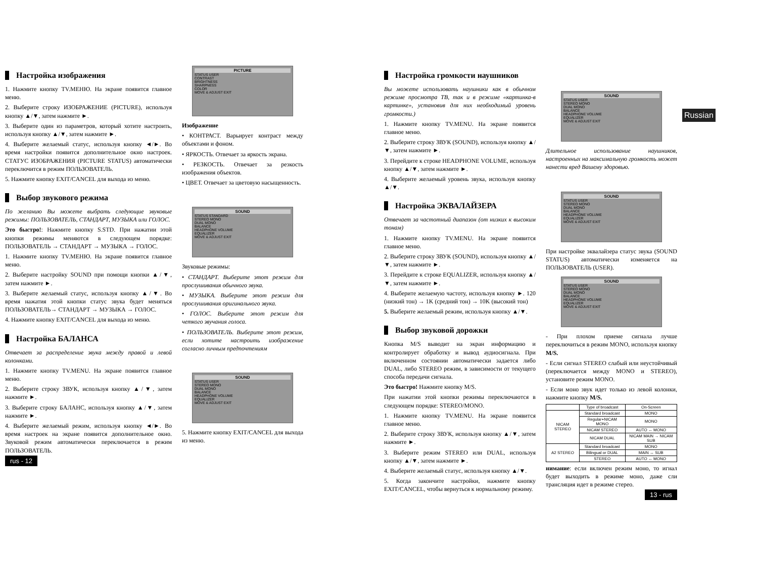Настройка изображения
1. Нажмите кнопку TV.МЕНЮ. На экране появится главное меню.
2. Выберите строку ИЗОБРАЖЕНИЕ (PICTURE), используя кнопку ▲/▼, затем нажмите ►.
3. Выберите один из параметров, который хотите настроить, используя кнопку ▲/▼, затем нажмите ►.
4. Выберите желаемый статус, используя кнопку ◄/►. Во время настройки появится дополнительное окно настроек. СТАТУС ИЗОБРАЖЕНИЯ (PICTURE STATUS) автоматически переключится в режим ПОЛЬЗОВАТЕЛЬ.
5. Нажмите кнопку EXIT/CANCEL для выхода из меню.
Выбор звукового режима
По желанию Вы можете выбрать следующие звуковые режимы: ПОЛЬЗОВАТЕЛЬ, СТАНДАРТ, МУЗЫКА или ГОЛОС.
Это быстро!: Нажмите кнопку S.STD. При нажатии этой кнопки режимы меняются в следующем порядке: ПОЛЬЗОВАТЕЛЬ → СТАНДАРТ → МУЗЫКА → ГОЛОС.
1. Нажмите кнопку TV.МЕНЮ. На экране появится главное меню.
2. Выберите настройку SOUND при помощи кнопки ▲/▼, затем нажмите ►.
3. Выберите желаемый статус, используя кнопку ▲/▼. Во время нажатия этой кнопки статус звука будет меняться ПОЛЬЗОВАТЕЛЬ→ СТАНДАРТ → МУЗЫКА → ГОЛОС.
4. Нажмите кнопку EXIT/CANCEL для выхода из меню.
Настройка БАЛАНСА
Отвечает за распределение звука между правой и левой колонками.
1. Нажмите кнопку TV.MENU. На экране появится главное меню.
2. Выберите строку ЗВУК, используя кнопку ▲/▼, затем нажмите ►.
3. Выберите строку БАЛАНС, используя кнопку ▲/▼, затем нажмите ►.
4. Выберите желаемый режим, используя кнопку ◄/►. Во время настроек на экране появится дополнительное окно. Звуковой режим автоматически переключается в режим ПОЛЬЗОВАТЕЛЬ.
rus - 12
PICTURE
STATUS USER
CONTRAST
BRIGHTNESS
SHARPNESS
COLOR
MOVE & ADJUST EXIT
Изображение
• КОНТРАСТ. Варьирует контраст между объектами и фоном.
• ЯРКОСТЬ. Отвечает за яркость экрана.
• РЕЗКОСТЬ. Отвечает за резкость изображения объектов.
• ЦВЕТ. Отвечает за цветовую насыщенность.
SOUND
STATUS STANDARD
STEREO MONO
DUAL MONO
BALANCE
HEADPHONE VOLUME
EQUALIZER
MOVE & ADJUST EXIT
Звуковые режимы:
• СТАНДАРТ. Выберите этот режим для прослушивания обычного звука.
• МУЗЫКА. Выберите этот режим для прослушивания оригинального звука.
• ГОЛОС. Выберите этот режим для четкого звучания голоса.
• ПОЛЬЗОВАТЕЛЬ. Выберите этот режим, если хотите настроить изображение согласно личным предпочтениям
SOUND
STATUS USER
STEREO MONO
DUAL MONO
BALANCE
HEADPHONE VOLUME
EQUALIZER
MOVE & ADJUST EXIT
5. Нажмите кнопку EXIT/CANCEL для выхода из меню.
Настройка громкости наушников
Вы можете использовать наушники как в обычном режиме просмотра ТВ, так и в режиме «картинка-в картинке», установив для них необходимый уровень громкости.)
1. Нажмите кнопку TV.MENU. На экране появится главное меню.
2. Выберите строку ЗВУК (SOUND), используя кнопку ▲/▼, затем нажмите ►.
3. Перейдите к строке HEADPHONE VOLUME, используя кнопку ▲/▼, затем нажмите ►.
4. Выберите желаемый уровень звука, используя кнопку ▲/▼.
Настройка ЭКВАЛАЙЗЕРА
Отвечает за частотный диапазон (от низких к высоким тонам)
1. Нажмите кнопку TV.MENU. На экране появится главное меню.
2. Выберите строку ЗВУК (SOUND), используя кнопку ▲/▼, затем нажмите ►.
3. Перейдите к строке EQUALIZER, используя кнопку ▲/▼, затем нажмите ►.
4. Выберите желаемую частоту, используя кнопку ►. 120 (низкий тон) → 1K (средний тон) → 10K (высокий тон)
5. Выберите желаемый режим, используя кнопку ▲/▼.
Выбор звуковой дорожки
Кнопка M/S выводит на экран информацию и контролирует обработку и вывод аудиосигнала. При включенном состоянии автоматически задается либо DUAL, либо STEREO режим, в зависимости от текущего способа передачи сигнала.
Это быстро! Нажмите кнопку M/S.
При нажатии этой кнопки режимы переключаются в следующем порядке: STEREO/MONO.
1. Нажмите кнопку TV.MENU. На экране появится главное меню.
2. Выберите строку ЗВУК, используя кнопку ▲/▼, затем нажмите ►.
3. Выберите режим STEREO или DUAL, используя кнопку ▲/▼, затем нажмите ►.
4. Выберите желаемый статус, используя кнопку ▲/▼.
5. Когда закончите настройки, нажмите кнопку EXIT/CANCEL, чтобы вернуться к нормальному режиму.
SOUND
STATUS USER
STEREO MONO
DUAL MONO
BALANCE
HEADPHONE VOLUME
EQUALIZER
MOVE & ADJUST EXIT
Длительное использование наушников, настроенных на максимальную громкость может нанести вред Вашему здоровью.
SOUND
STATUS USER
STEREO MONO
DUAL MONO
BALANCE
HEADPHONE VOLUME
EQUALIZER
MOVE & ADJUST EXIT
При настройке эквалайзера статус звука (SOUND STATUS) автоматически изменяется на ПОЛЬЗОВАТЕЛЬ (USER).
SOUND
STATUS USER
STEREO MONO
DUAL MONO
BALANCE
HEADPHONE VOLUME
EQUALIZER
MOVE & ADJUST EXIT
- При плохом приеме сигнала лучше переключиться в режим MONO, используя кнопку M/S.
- Если сигнал STEREO слабый или неустойчивый (переключается между MONO и STEREO), установите режим MONO.
- Если моно звук идет только из левой колонки, нажмите кнопку M/S.
| | Type of broadcast | On-Screen |
| --- | --- | --- |
| NICAM STEREO | Standard broadcast | MONO |
| | Regular+NICAM MONO | MONO |
| | NICAM STEREO | AUTO ↔ MONO |
| | NICAM DUAL | NICAM MAIN → NICAM SUB |
| A2 STEREO | Standard broadcast | MONO |
| | Bilingual or DUAL | MAIN ↔ SUB |
| | STEREO | AUTO ↔ MONO |
нимание: если включен режим моно, то игнал будет выходить в режиме моно, даже сли трансляция идет в режиме стерео.
13 - rus
Russian